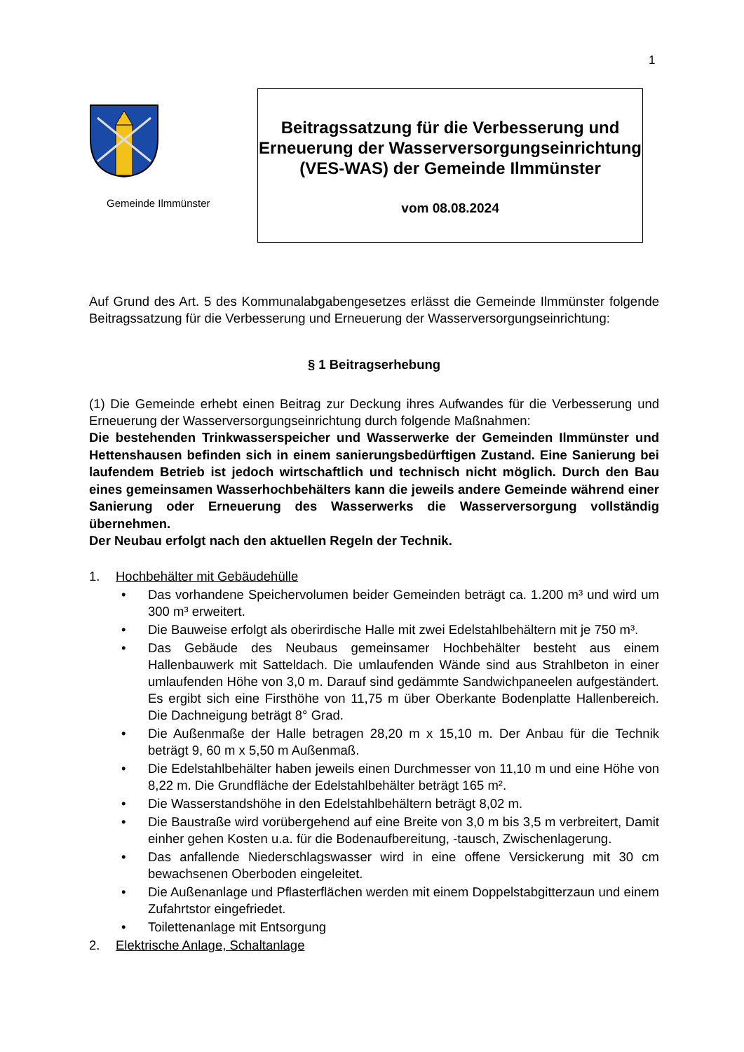1
Gemeinde Ilmmünster
Beitragssatzung für die Verbesserung und Erneuerung der Wasserversorgungseinrichtung (VES-WAS) der Gemeinde Ilmmünster
vom 08.08.2024
Auf Grund des Art. 5 des Kommunalabgabengesetzes erlässt die Gemeinde Ilmmünster folgende Beitragssatzung für die Verbesserung und Erneuerung der Wasserversorgungseinrichtung:
§ 1 Beitragserhebung
(1) Die Gemeinde erhebt einen Beitrag zur Deckung ihres Aufwandes für die Verbesserung und Erneuerung der Wasserversorgungseinrichtung durch folgende Maßnahmen:
Die bestehenden Trinkwasserspeicher und Wasserwerke der Gemeinden Ilmmünster und Hettenshausen befinden sich in einem sanierungsbedürftigen Zustand. Eine Sanierung bei laufendem Betrieb ist jedoch wirtschaftlich und technisch nicht möglich. Durch den Bau eines gemeinsamen Wasserhochbehälters kann die jeweils andere Gemeinde während einer Sanierung oder Erneuerung des Wasserwerks die Wasserversorgung vollständig übernehmen.
Der Neubau erfolgt nach den aktuellen Regeln der Technik.
1. Hochbehälter mit Gebäudehülle
• Das vorhandene Speichervolumen beider Gemeinden beträgt ca. 1.200 m³ und wird um 300 m³ erweitert.
• Die Bauweise erfolgt als oberirdische Halle mit zwei Edelstahlbehältern mit je 750 m³.
• Das Gebäude des Neubaus gemeinsamer Hochbehälter besteht aus einem Hallenbauwerk mit Satteldach. Die umlaufenden Wände sind aus Strahlbeton in einer umlaufenden Höhe von 3,0 m. Darauf sind gedämmte Sandwichpaneelen aufgeständert. Es ergibt sich eine Firsthöhe von 11,75 m über Oberkante Bodenplatte Hallenbereich. Die Dachneigung beträgt 8° Grad.
• Die Außenmaße der Halle betragen 28,20 m x 15,10 m. Der Anbau für die Technik beträgt 9, 60 m x 5,50 m Außenmaß.
• Die Edelstahlbehälter haben jeweils einen Durchmesser von 11,10 m und eine Höhe von 8,22 m. Die Grundfläche der Edelstahlbehälter beträgt 165 m².
• Die Wasserstandshöhe in den Edelstahlbehältern beträgt 8,02 m.
• Die Baustraße wird vorübergehend auf eine Breite von 3,0 m bis 3,5 m verbreitert, Damit einher gehen Kosten u.a. für die Bodenaufbereitung, -tausch, Zwischenlagerung.
• Das anfallende Niederschlagswasser wird in eine offene Versickerung mit 30 cm bewachsenen Oberboden eingeleitet.
• Die Außenanlage und Pflasterflächen werden mit einem Doppelstabgitterzaun und einem Zufahrtstor eingefriedet.
• Toilettenanlage mit Entsorgung
2. Elektrische Anlage, Schaltanlage